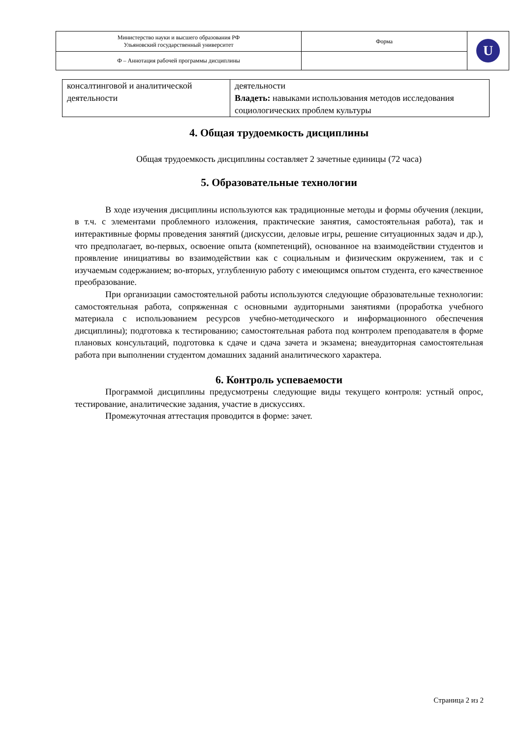| Министерство науки и высшего образования РФ Ульяновский государственный университет | Форма | U |
| Ф – Аннотация рабочей программы дисциплины | | |
| консалтинговой и аналитической деятельности | деятельности Владеть: навыками использования методов исследования социологических проблем культуры |
4. Общая трудоемкость дисциплины
Общая трудоемкость дисциплины составляет 2 зачетные единицы (72 часа)
5. Образовательные технологии
В ходе изучения дисциплины используются как традиционные методы и формы обучения (лекции, в т.ч. с элементами проблемного изложения, практические занятия, самостоятельная работа), так и интерактивные формы проведения занятий (дискуссии, деловые игры, решение ситуационных задач и др.), что предполагает, во-первых, освоение опыта (компетенций), основанное на взаимодействии студентов и проявление инициативы во взаимодействии как с социальным и физическим окружением, так и с изучаемым содержанием; во-вторых, углубленную работу с имеющимся опытом студента, его качественное преобразование.
При организации самостоятельной работы используются следующие образовательные технологии: самостоятельная работа, сопряженная с основными аудиторными занятиями (проработка учебного материала с использованием ресурсов учебно-методического и информационного обеспечения дисциплины); подготовка к тестированию; самостоятельная работа под контролем преподавателя в форме плановых консультаций, подготовка к сдаче и сдача зачета и экзамена; внеаудиторная самостоятельная работа при выполнении студентом домашних заданий аналитического характера.
6. Контроль успеваемости
Программой дисциплины предусмотрены следующие виды текущего контроля: устный опрос, тестирование, аналитические задания, участие в дискуссиях.
Промежуточная аттестация проводится в форме: зачет.
Страница 2 из 2